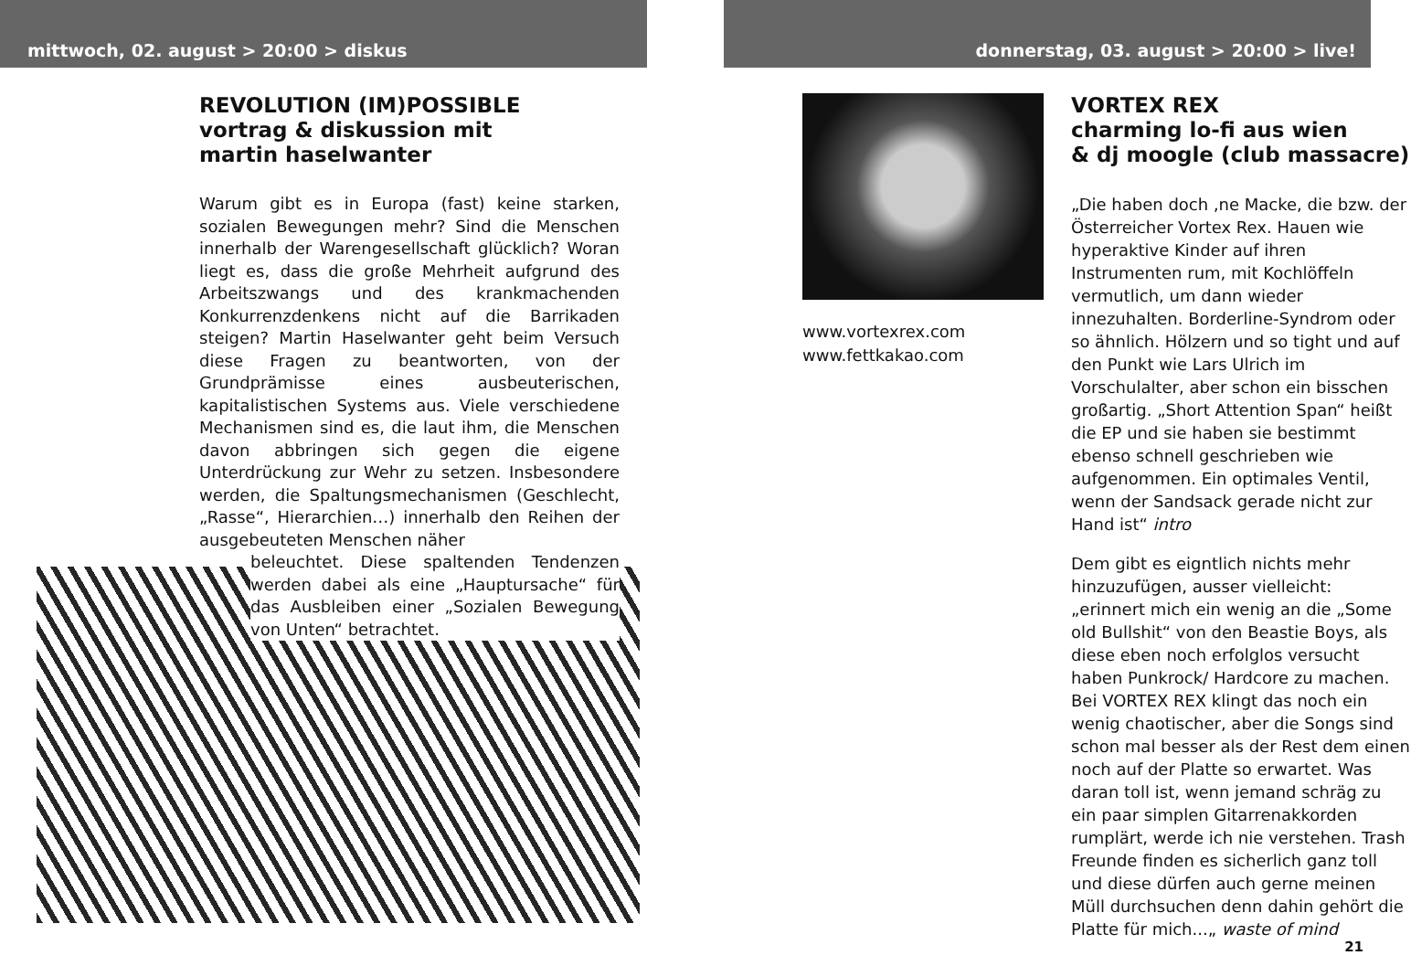mittwoch, 02. august > 20:00 > diskus
REVOLUTION (IM)POSSIBLE
vortrag & diskussion mit
martin haselwanter
Warum gibt es in Europa (fast) keine starken, sozialen Bewegungen mehr? Sind die Menschen innerhalb der Warengesellschaft glücklich? Woran liegt es, dass die große Mehrheit aufgrund des Arbeitszwangs und des krankmachenden Konkurrenzdenkens nicht auf die Barrikaden steigen? Martin Haselwanter geht beim Versuch diese Fragen zu beantworten, von der Grundprämisse eines ausbeuterischen, kapitalistischen Systems aus. Viele verschiedene Mechanismen sind es, die laut ihm, die Menschen davon abbringen sich gegen die eigene Unterdrückung zur Wehr zu setzen. Insbesondere werden, die Spaltungsmechanismen (Geschlecht, „Rasse“, Hierarchien…) innerhalb den Reihen der ausgebeuteten Menschen näher
beleuchtet. Diese spaltenden Tendenzen werden dabei als eine „Hauptursache“ für das Ausbleiben einer „Sozialen Bewegung von Unten“ betrachtet.
donnerstag, 03. august > 20:00 > live!
www.vortexrex.com
www.fettkakao.com
VORTEX REX
charming lo-fi aus wien
& dj moogle (club massacre)
„Die haben doch ‚ne Macke, die bzw. der Österreicher Vortex Rex. Hauen wie hyperaktive Kinder auf ihren Instrumenten rum, mit Kochlöffeln vermutlich, um dann wieder innezuhalten. Borderline-Syndrom oder so ähnlich. Hölzern und so tight und auf den Punkt wie Lars Ulrich im Vorschulalter, aber schon ein bisschen großartig. „Short Attention Span“ heißt die EP und sie haben sie bestimmt ebenso schnell geschrieben wie aufgenommen. Ein optimales Ventil, wenn der Sandsack gerade nicht zur Hand ist“ intro
Dem gibt es eigntlich nichts mehr hinzuzufügen, ausser vielleicht: „erinnert mich ein wenig an die „Some old Bullshit“ von den Beastie Boys, als diese eben noch erfolglos versucht haben Punkrock/ Hardcore zu machen. Bei VORTEX REX klingt das noch ein wenig chaotischer, aber die Songs sind schon mal besser als der Rest dem einen noch auf der Platte so erwartet. Was daran toll ist, wenn jemand schräg zu ein paar simplen Gitarrenakkorden rumplärt, werde ich nie verstehen. Trash Freunde finden es sicherlich ganz toll und diese dürfen auch gerne meinen Müll durchsuchen denn dahin gehört die Platte für mich...„ waste of mind
21